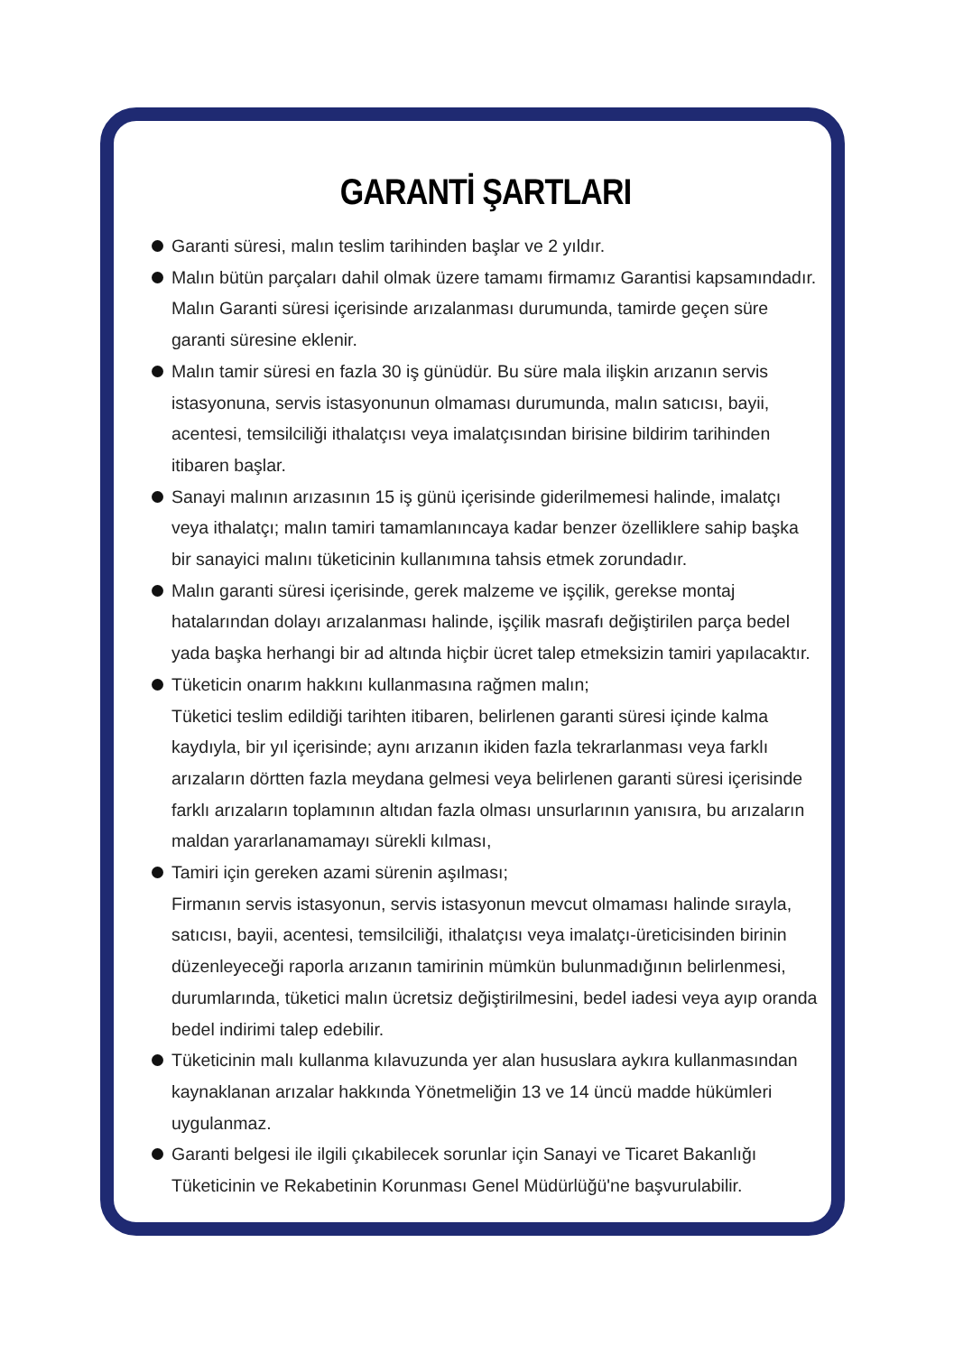GARANTİ ŞARTLARI
Garanti süresi, malın teslim tarihinden başlar ve 2 yıldır.
Malın bütün parçaları dahil olmak üzere tamamı firmamız Garantisi kapsamındadır. Malın Garanti süresi içerisinde arızalanması durumunda, tamirde geçen süre garanti süresine eklenir.
Malın tamir süresi en fazla 30 iş günüdür. Bu süre mala ilişkin arızanın servis istasyonuna, servis istasyonunun olmaması durumunda, malın satıcısı, bayii, acentesi, temsilciliği ithalatçısı veya imalatçısından birisine bildirim tarihinden itibaren başlar.
Sanayi malının arızasının 15 iş günü içerisinde giderilmemesi halinde, imalatçı veya ithalatçı; malın tamiri tamamlanıncaya kadar benzer özelliklere sahip başka bir sanayici malını tüketicinin kullanımına tahsis etmek zorundadır.
Malın garanti süresi içerisinde, gerek malzeme ve işçilik, gerekse montaj hatalarından dolayı arızalanması halinde, işçilik masrafı değiştirilen parça bedel yada başka herhangi bir ad altında hiçbir ücret talep etmeksizin tamiri yapılacaktır.
Tüketicin onarım hakkını kullanmasına rağmen malın;
Tüketici teslim edildiği tarihten itibaren, belirlenen garanti süresi içinde kalma kaydıyla, bir yıl içerisinde; aynı arızanın ikiden fazla tekrarlanması veya farklı arızaların dörtten fazla meydana gelmesi veya belirlenen garanti süresi içerisinde farklı arızaların toplamının altıdan fazla olması unsurlarının yanısıra, bu arızaların maldan yararlanamamayı sürekli kılması,
Tamiri için gereken azami sürenin aşılması;
Firmanın servis istasyonun, servis istasyonun mevcut olmaması halinde sırayla, satıcısı, bayii, acentesi, temsilciliği, ithalatçısı veya imalatçı-üreticisinden birinin düzenleyeceği raporla arızanın tamirinin mümkün bulunmadığının belirlenmesi, durumlarında, tüketici malın ücretsiz değiştirilmesini, bedel iadesi veya ayıp oranda bedel indirimi talep edebilir.
Tüketicinin malı kullanma kılavuzunda yer alan hususlara aykıra kullanmasından kaynaklanan arızalar hakkında Yönetmeliğin 13 ve 14 üncü madde hükümleri uygulanmaz.
Garanti belgesi ile ilgili çıkabilecek sorunlar için Sanayi ve Ticaret Bakanlığı Tüketicinin ve Rekabetinin Korunması Genel Müdürlüğü'ne başvurulabilir.